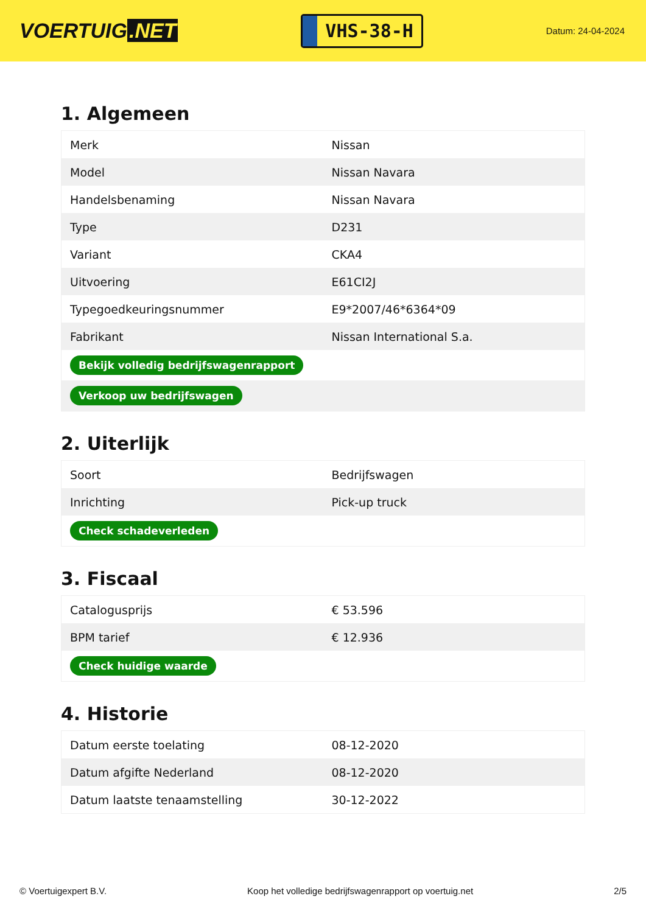VOERTUIG.NET
VHS-38-H
Datum: 24-04-2024
1. Algemeen
| Merk | Nissan |
| Model | Nissan Navara |
| Handelsbenaming | Nissan Navara |
| Type | D231 |
| Variant | CKA4 |
| Uitvoering | E61CI2J |
| Typegoedkeuringsnummer | E9*2007/46*6364*09 |
| Fabrikant | Nissan International S.a. |
| Bekijk volledig bedrijfswagenrapport | |
| Verkoop uw bedrijfswagen | |
2. Uiterlijk
| Soort | Bedrijfswagen |
| Inrichting | Pick-up truck |
| Check schadeverleden | |
3. Fiscaal
| Catalogusprijs | € 53.596 |
| BPM tarief | € 12.936 |
| Check huidige waarde | |
4. Historie
| Datum eerste toelating | 08-12-2020 |
| Datum afgifte Nederland | 08-12-2020 |
| Datum laatste tenaamstelling | 30-12-2022 |
© Voertuigexpert B.V. Koop het volledige bedrijfswagenrapport op voertuig.net 2/5